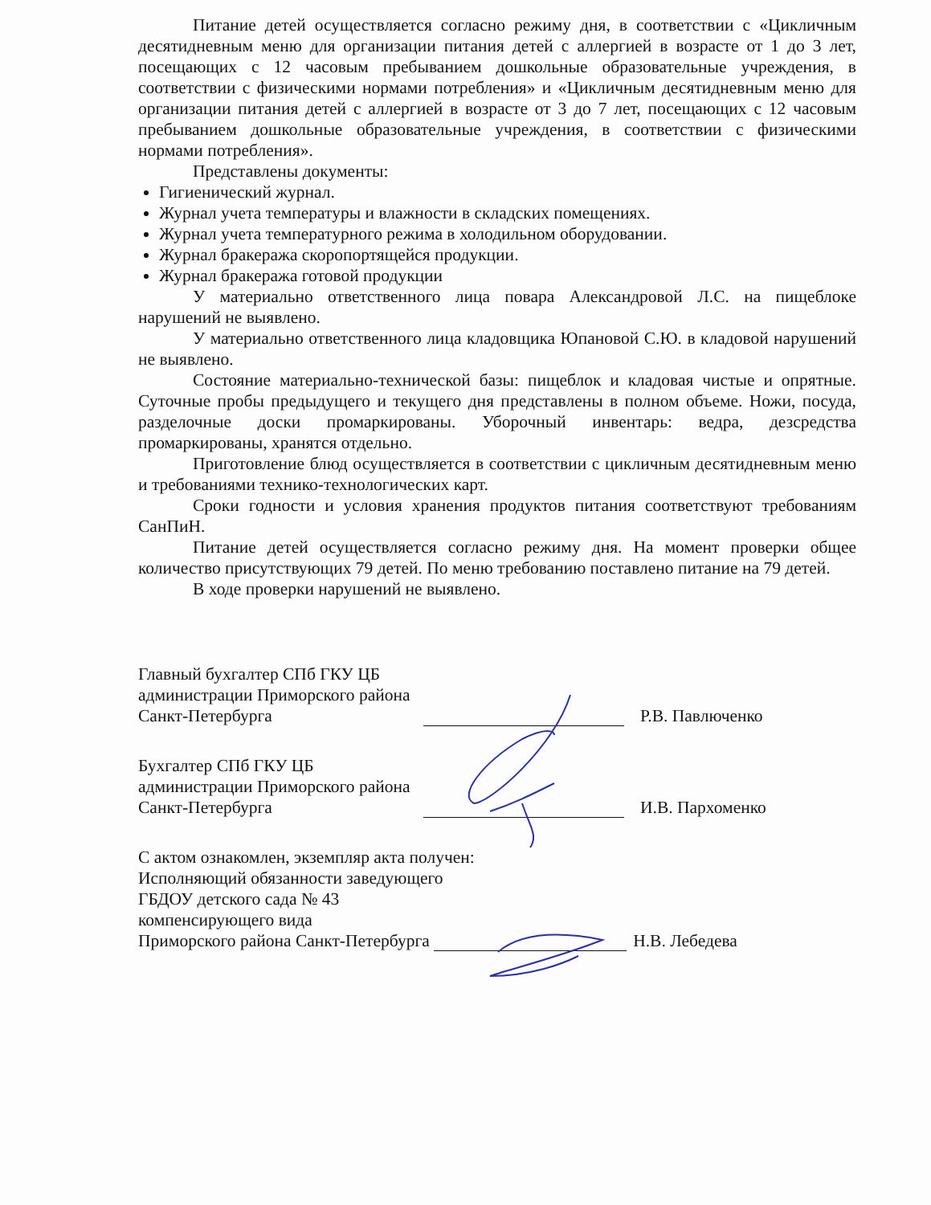Питание детей осуществляется согласно режиму дня, в соответствии с «Цикличным десятидневным меню для организации питания детей с аллергией в возрасте от 1 до 3 лет, посещающих с 12 часовым пребыванием дошкольные образовательные учреждения, в соответствии с физическими нормами потребления» и «Цикличным десятидневным меню для организации питания детей с аллергией в возрасте от 3 до 7 лет, посещающих с 12 часовым пребыванием дошкольные образовательные учреждения, в соответствии с физическими нормами потребления».
Представлены документы:
Гигиенический журнал.
Журнал учета температуры и влажности в складских помещениях.
Журнал учета температурного режима в холодильном оборудовании.
Журнал бракеража скоропортящейся продукции.
Журнал бракеража готовой продукции
У материально ответственного лица повара Александровой Л.С. на пищеблоке нарушений не выявлено.
У материально ответственного лица кладовщика Юпановой С.Ю. в кладовой нарушений не выявлено.
Состояние материально-технической базы: пищеблок и кладовая чистые и опрятные. Суточные пробы предыдущего и текущего дня представлены в полном объеме. Ножи, посуда, разделочные доски промаркированы. Уборочный инвентарь: ведра, дезсредства промаркированы, хранятся отдельно.
Приготовление блюд осуществляется в соответствии с цикличным десятидневным меню и требованиями технико-технологических карт.
Сроки годности и условия хранения продуктов питания соответствуют требованиям СанПиН.
Питание детей осуществляется согласно режиму дня. На момент проверки общее количество присутствующих 79 детей. По меню требованию поставлено питание на 79 детей.
В ходе проверки нарушений не выявлено.
Главный бухгалтер СПб ГКУ ЦБ
администрации Приморского района
Санкт-Петербурга Р.В. Павлюченко
Бухгалтер СПб ГКУ ЦБ
администрации Приморского района
Санкт-Петербурга И.В. Пархоменко
С актом ознакомлен, экземпляр акта получен:
Исполняющий обязанности заведующего
ГБДОУ детского сада № 43
компенсирующего вида
Приморского района Санкт-Петербурга Н.В. Лебедева